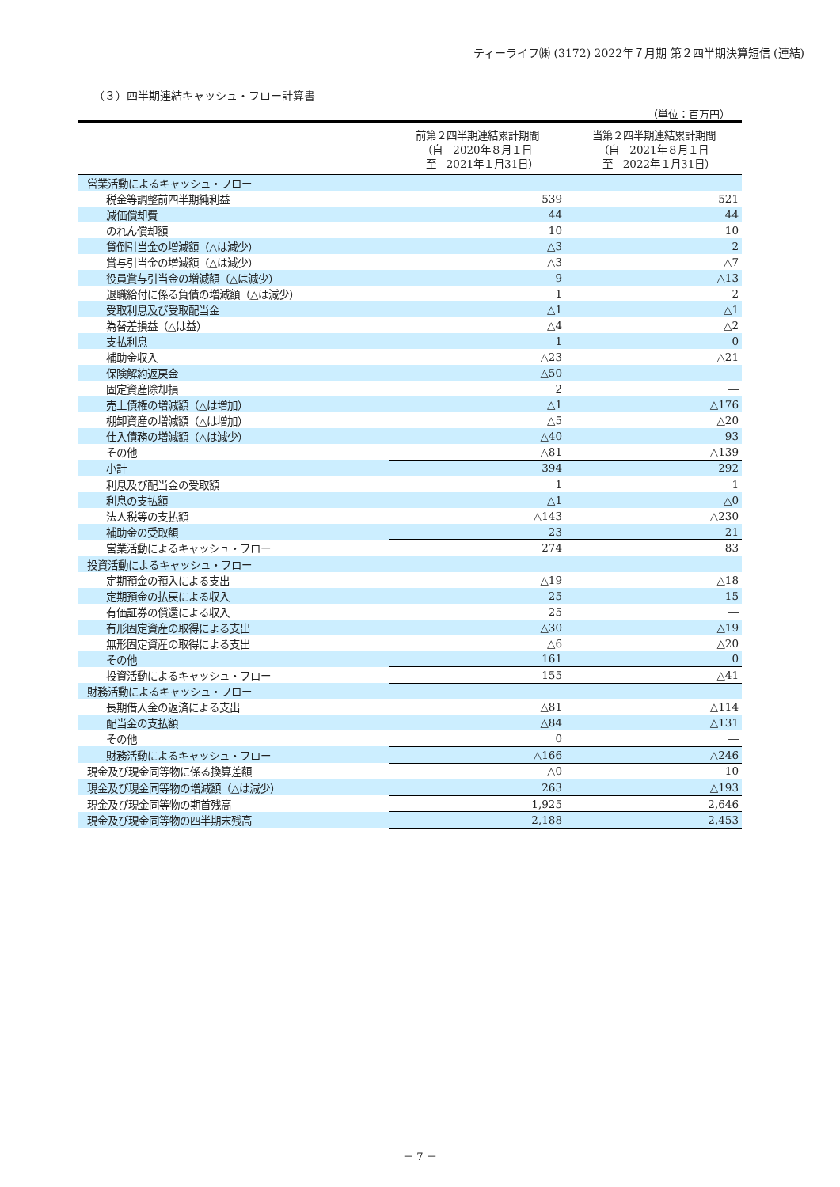ティーライフ㈱ (3172) 2022年７月期 第２四半期決算短信 (連結)
（３）四半期連結キャッシュ・フロー計算書
（単位：百万円）
| | 前第２四半期連結累計期間 （自 2020年８月１日 至 2021年１月31日） | 当第２四半期連結累計期間 （自 2021年８月１日 至 2022年１月31日） |
| --- | --- | --- |
| 営業活動によるキャッシュ・フロー | | |
| 税金等調整前四半期純利益 | 539 | 521 |
| 減価償却費 | 44 | 44 |
| のれん償却額 | 10 | 10 |
| 貸倒引当金の増減額（△は減少） | △3 | 2 |
| 賞与引当金の増減額（△は減少） | △3 | △7 |
| 役員賞与引当金の増減額（△は減少） | 9 | △13 |
| 退職給付に係る負債の増減額（△は減少） | 1 | 2 |
| 受取利息及び受取配当金 | △1 | △1 |
| 為替差損益（△は益） | △4 | △2 |
| 支払利息 | 1 | 0 |
| 補助金収入 | △23 | △21 |
| 保険解約返戻金 | △50 | ― |
| 固定資産除却損 | 2 | ― |
| 売上債権の増減額（△は増加） | △1 | △176 |
| 棚卸資産の増減額（△は増加） | △5 | △20 |
| 仕入債務の増減額（△は減少） | △40 | 93 |
| その他 | △81 | △139 |
| 小計 | 394 | 292 |
| 利息及び配当金の受取額 | 1 | 1 |
| 利息の支払額 | △1 | △0 |
| 法人税等の支払額 | △143 | △230 |
| 補助金の受取額 | 23 | 21 |
| 営業活動によるキャッシュ・フロー | 274 | 83 |
| 投資活動によるキャッシュ・フロー | | |
| 定期預金の預入による支出 | △19 | △18 |
| 定期預金の払戻による収入 | 25 | 15 |
| 有価証券の償還による収入 | 25 | ― |
| 有形固定資産の取得による支出 | △30 | △19 |
| 無形固定資産の取得による支出 | △6 | △20 |
| その他 | 161 | 0 |
| 投資活動によるキャッシュ・フロー | 155 | △41 |
| 財務活動によるキャッシュ・フロー | | |
| 長期借入金の返済による支出 | △81 | △114 |
| 配当金の支払額 | △84 | △131 |
| その他 | 0 | ― |
| 財務活動によるキャッシュ・フロー | △166 | △246 |
| 現金及び現金同等物に係る換算差額 | △0 | 10 |
| 現金及び現金同等物の増減額（△は減少） | 263 | △193 |
| 現金及び現金同等物の期首残高 | 1,925 | 2,646 |
| 現金及び現金同等物の四半期末残高 | 2,188 | 2,453 |
－ 7 －